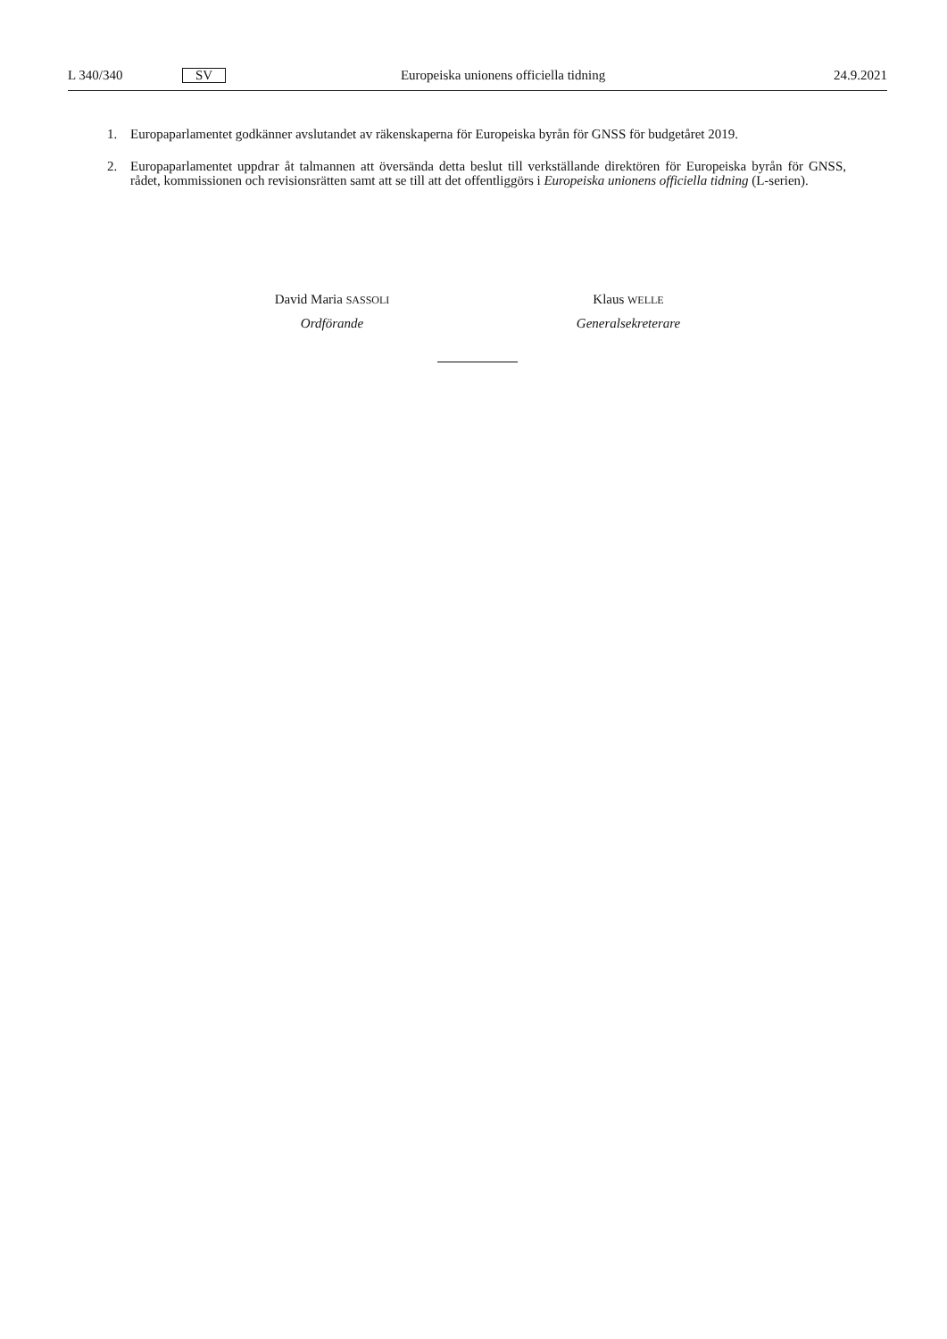L 340/340 SV Europeiska unionens officiella tidning 24.9.2021
1. Europaparlamentet godkänner avslutandet av räkenskaperna för Europeiska byrån för GNSS för budgetåret 2019.
2. Europaparlamentet uppdrar åt talmannen att översända detta beslut till verkställande direktören för Europeiska byrån för GNSS, rådet, kommissionen och revisionsrätten samt att se till att det offentliggörs i Europeiska unionens officiella tidning (L-serien).
David Maria SASSOLI
Ordförande
Klaus WELLE
Generalsekreterare